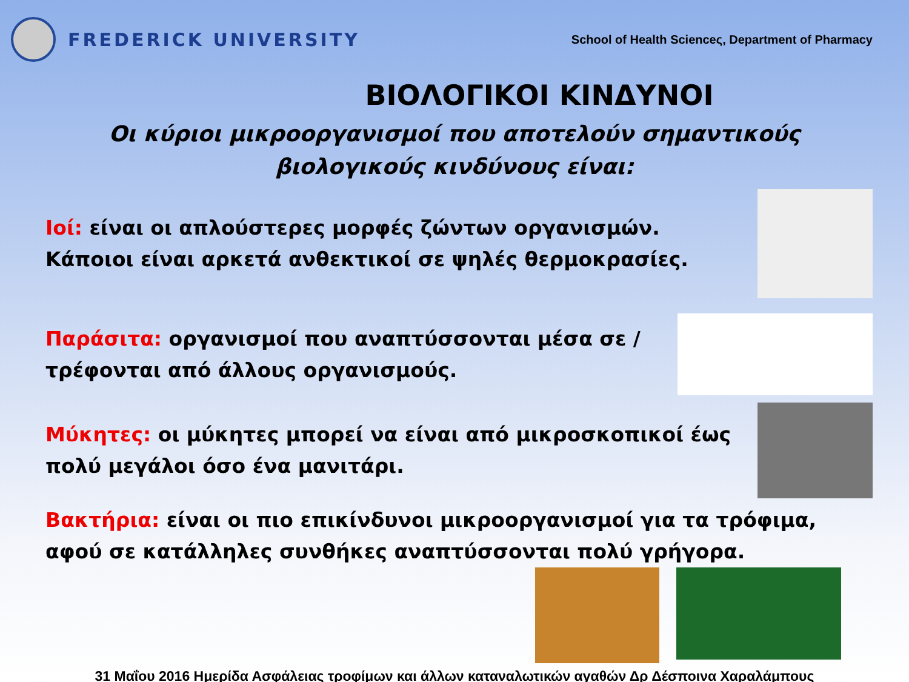FREDERICK UNIVERSITY
School of Health Scienceς, Department of Pharmacy
ΒΙΟΛΟΓΙΚΟΙ ΚΙΝΔΥΝΟΙ
Οι κύριοι μικροοργανισμοί που αποτελούν σημαντικούς βιολογικούς κινδύνους είναι:
Ιοί: είναι οι απλούστερες μορφές ζώντων οργανισμών. Κάποιοι είναι αρκετά ανθεκτικοί σε ψηλές θερμοκρασίες.
Παράσιτα: οργανισμοί που αναπτύσσονται μέσα σε / τρέφονται από άλλους οργανισμούς.
Μύκητες: οι μύκητες μπορεί να είναι από μικροσκοπικοί έως πολύ μεγάλοι όσο ένα μανιτάρι.
Βακτήρια: είναι οι πιο επικίνδυνοι μικροοργανισμοί για τα τρόφιμα, αφού σε κατάλληλες συνθήκες αναπτύσσονται πολύ γρήγορα.
31 Μαΐου 2016 Ημερίδα Ασφάλειας τροφίμων και άλλων καταναλωτικών αγαθών Δρ Δέσποινα Χαραλάμπους